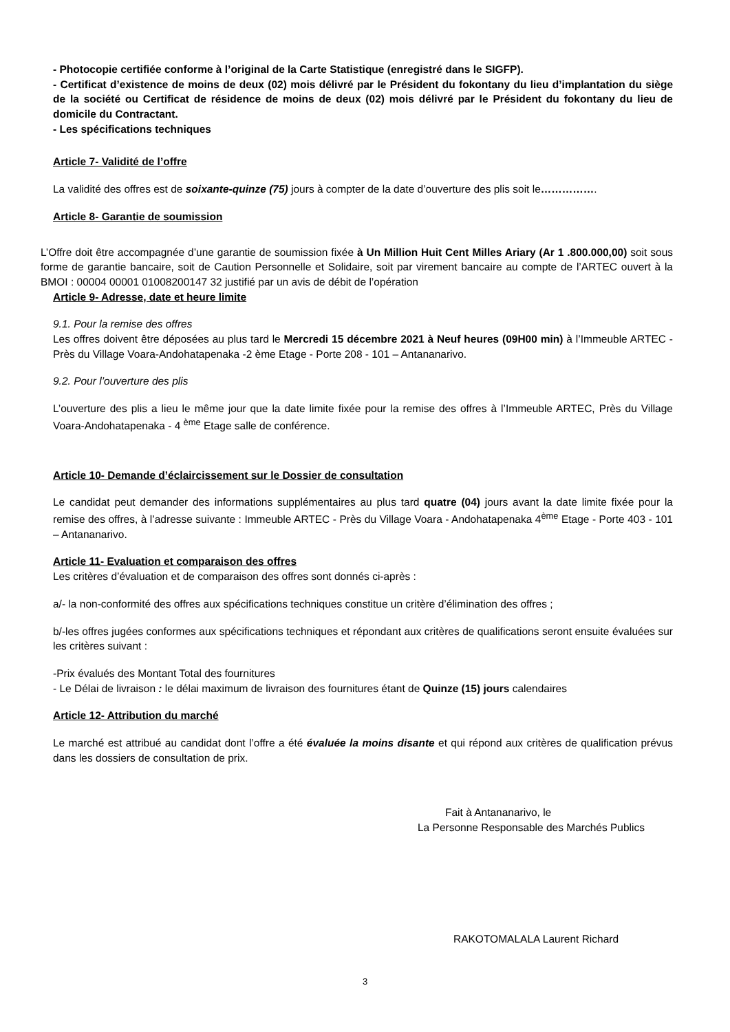- Photocopie certifiée conforme à l’original de la Carte Statistique (enregistré dans le SIGFP).
- Certificat d’existence de moins de deux (02) mois délivré par le Président du fokontany du lieu d’implantation du siège de la société ou Certificat de résidence de moins de deux (02) mois délivré par le Président du fokontany du lieu de domicile du Contractant.
- Les spécifications techniques
Article 7- Validité de l’offre
La validité des offres est de soixante-quinze (75) jours à compter de la date d’ouverture des plis soit le…………….
Article 8- Garantie de soumission
L’Offre doit être accompagnée d’une garantie de soumission fixée à Un Million Huit Cent Milles Ariary (Ar 1 .800.000,00) soit sous forme de garantie bancaire, soit de Caution Personnelle et Solidaire, soit par virement bancaire au compte de l’ARTEC ouvert à la BMOI : 00004 00001 01008200147 32 justifié par un avis de débit de l’opération
Article 9- Adresse, date et heure limite
9.1. Pour la remise des offres
Les offres doivent être déposées au plus tard le Mercredi 15 décembre 2021 à Neuf heures (09H00 min) à l’Immeuble ARTEC - Près du Village Voara-Andohatapenaka -2 ème Etage - Porte 208 - 101 – Antananarivo.
9.2. Pour l’ouverture des plis
L’ouverture des plis a lieu le même jour que la date limite fixée pour la remise des offres à l’Immeuble ARTEC, Près du Village Voara-Andohatapenaka - 4 <sup>ème</sup> Etage salle de conférence.
Article 10- Demande d’éclaircissement sur le Dossier de consultation
Le candidat peut demander des informations supplémentaires au plus tard quatre (04) jours avant la date limite fixée pour la remise des offres, à l’adresse suivante : Immeuble ARTEC - Près du Village Voara - Andohatapenaka 4<sup>ème</sup> Etage - Porte 403 - 101 – Antananarivo.
Article 11- Evaluation et comparaison des offres
Les critères d’évaluation et de comparaison des offres sont donnés ci-après :
a/- la non-conformité des offres aux spécifications techniques constitue un critère d’élimination des offres ;
b/-les offres jugées conformes aux spécifications techniques et répondant aux critères de qualifications seront ensuite évaluées sur les critères suivant :
-Prix évalués des Montant Total des fournitures
- Le Délai de livraison : le délai maximum de livraison des fournitures étant de Quinze (15) jours calendaires
Article 12- Attribution du marché
Le marché est attribué au candidat dont l’offre a été évaluée la moins disante et qui répond aux critères de qualification prévus dans les dossiers de consultation de prix.
Fait à Antananarivo, le
La Personne Responsable des Marchés Publics
RAKOTOMALALA Laurent Richard
3